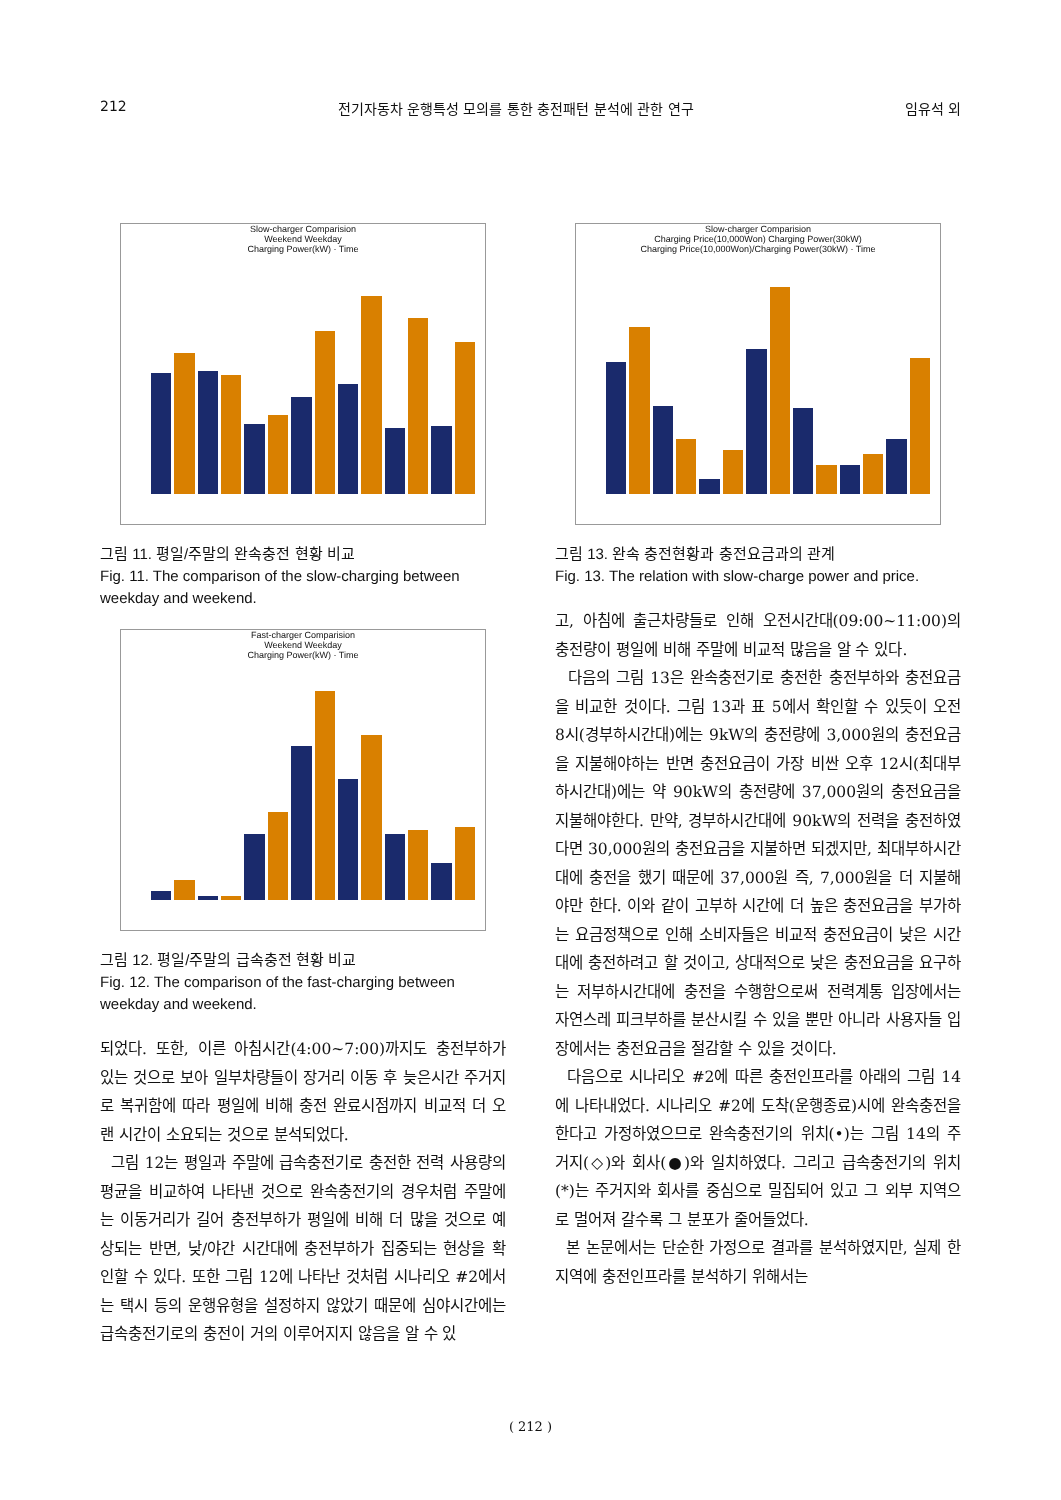212 전기자동차 운행특성 모의를 통한 충전패턴 분석에 관한 연구 임유석 외
Slow-charger Comparision
Weekend Weekday
Charging Power(kW) · Time
그림 11. 평일/주말의 완속충전 현황 비교
Fig. 11. The comparison of the slow-charging between weekday and weekend.
Fast-charger Comparision
Weekend Weekday
Charging Power(kW) · Time
그림 12. 평일/주말의 급속충전 현황 비교
Fig. 12. The comparison of the fast-charging between weekday and weekend.
되었다. 또한, 이른 아침시간(4:00~7:00)까지도 충전부하가 있는 것으로 보아 일부차량들이 장거리 이동 후 늦은시간 주거지로 복귀함에 따라 평일에 비해 충전 완료시점까지 비교적 더 오랜 시간이 소요되는 것으로 분석되었다.
그림 12는 평일과 주말에 급속충전기로 충전한 전력 사용량의 평균을 비교하여 나타낸 것으로 완속충전기의 경우처럼 주말에는 이동거리가 길어 충전부하가 평일에 비해 더 많을 것으로 예상되는 반면, 낮/야간 시간대에 충전부하가 집중되는 현상을 확인할 수 있다. 또한 그림 12에 나타난 것처럼 시나리오 #2에서는 택시 등의 운행유형을 설정하지 않았기 때문에 심야시간에는 급속충전기로의 충전이 거의 이루어지지 않음을 알 수 있
Slow-charger Comparision
Charging Price(10,000Won) Charging Power(30kW)
Charging Price(10,000Won)/Charging Power(30kW) · Time
그림 13. 완속 충전현황과 충전요금과의 관계
Fig. 13. The relation with slow-charge power and price.
고, 아침에 출근차량들로 인해 오전시간대(09:00~11:00)의 충전량이 평일에 비해 주말에 비교적 많음을 알 수 있다.
다음의 그림 13은 완속충전기로 충전한 충전부하와 충전요금을 비교한 것이다. 그림 13과 표 5에서 확인할 수 있듯이 오전 8시(경부하시간대)에는 9kW의 충전량에 3,000원의 충전요금을 지불해야하는 반면 충전요금이 가장 비싼 오후 12시(최대부하시간대)에는 약 90kW의 충전량에 37,000원의 충전요금을 지불해야한다. 만약, 경부하시간대에 90kW의 전력을 충전하였다면 30,000원의 충전요금을 지불하면 되겠지만, 최대부하시간대에 충전을 했기 때문에 37,000원 즉, 7,000원을 더 지불해야만 한다. 이와 같이 고부하 시간에 더 높은 충전요금을 부가하는 요금정책으로 인해 소비자들은 비교적 충전요금이 낮은 시간대에 충전하려고 할 것이고, 상대적으로 낮은 충전요금을 요구하는 저부하시간대에 충전을 수행함으로써 전력계통 입장에서는 자연스레 피크부하를 분산시킬 수 있을 뿐만 아니라 사용자들 입장에서는 충전요금을 절감할 수 있을 것이다.
다음으로 시나리오 #2에 따른 충전인프라를 아래의 그림 14에 나타내었다. 시나리오 #2에 도착(운행종료)시에 완속충전을 한다고 가정하였으므로 완속충전기의 위치(•)는 그림 14의 주거지(◇)와 회사(●)와 일치하였다. 그리고 급속충전기의 위치(*)는 주거지와 회사를 중심으로 밀집되어 있고 그 외부 지역으로 멀어져 갈수록 그 분포가 줄어들었다.
본 논문에서는 단순한 가정으로 결과를 분석하였지만, 실제 한 지역에 충전인프라를 분석하기 위해서는
( 212 )